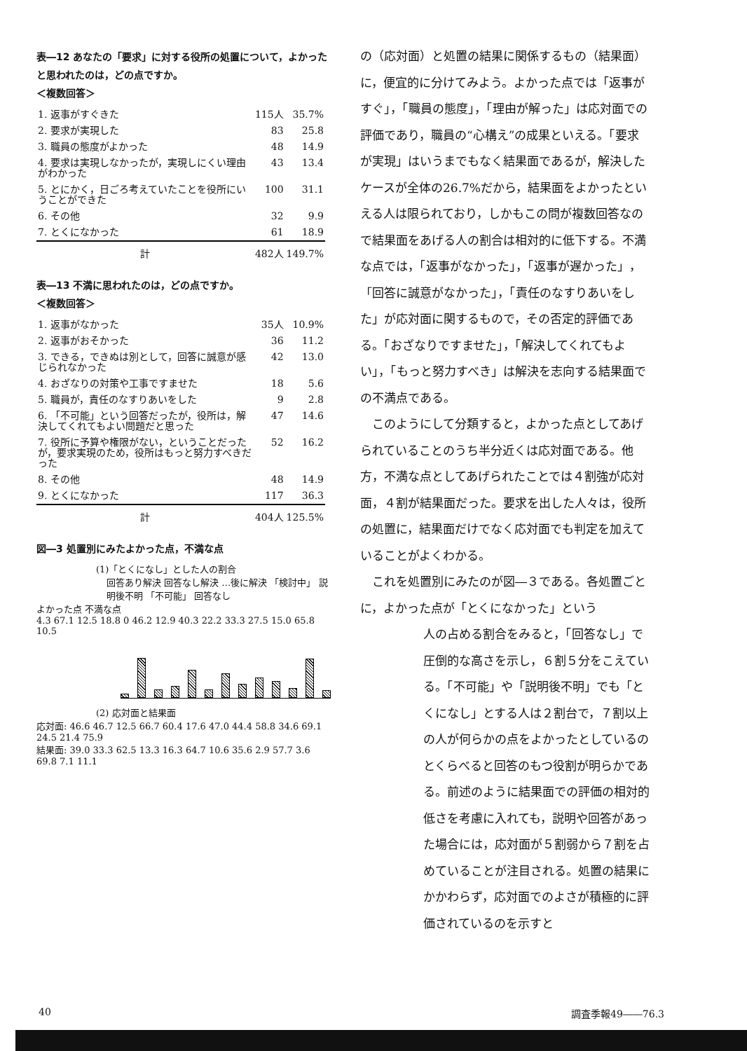表―12 あなたの「要求」に対する役所の処置について，よかったと思われたのは，どの点ですか。
＜複数回答＞
| 1. 返事がすぐきた | 115人 | 35.7% |
| 2. 要求が実現した | 83 | 25.8 |
| 3. 職員の態度がよかった | 48 | 14.9 |
| 4. 要求は実現しなかったが，実現しにくい理由がわかった | 43 | 13.4 |
| 5. とにかく，日ごろ考えていたことを役所にいうことができた | 100 | 31.1 |
| 6. その他 | 32 | 9.9 |
| 7. とくになかった | 61 | 18.9 |
| 計 | 482人 | 149.7% |
表―13 不満に思われたのは，どの点ですか。
＜複数回答＞
| 1. 返事がなかった | 35人 | 10.9% |
| 2. 返事がおそかった | 36 | 11.2 |
| 3. できる，できぬは別として，回答に誠意が感じられなかった | 42 | 13.0 |
| 4. おざなりの対策や工事ですませた | 18 | 5.6 |
| 5. 職員が，責任のなすりあいをした | 9 | 2.8 |
| 6. 「不可能」という回答だったが，役所は，解決してくれてもよい問題だと思った | 47 | 14.6 |
| 7. 役所に予算や権限がない，ということだったが，要求実現のため，役所はもっと努力すべきだった | 52 | 16.2 |
| 8. その他 | 48 | 14.9 |
| 9. とくになかった | 117 | 36.3 |
| 計 | 404人 | 125.5% |
図―3 処置別にみたよかった点，不満な点
(1)「とくになし」とした人の割合
回答あり解決 回答なし解決 …後に解決 「検討中」 説明後不明 「不可能」 回答なし
よかった点 不満な点
4.3 67.1 12.5 18.8 0 46.2 12.9 40.3 22.2 33.3 27.5 15.0 65.8 10.5
(2) 応対面と結果面
応対面: 46.6 46.7 12.5 66.7 60.4 17.6 47.0 44.4 58.8 34.6 69.1 24.5 21.4 75.9
結果面: 39.0 33.3 62.5 13.3 16.3 64.7 10.6 35.6 2.9 57.7 3.6 69.8 7.1 11.1
の（応対面）と処置の結果に関係するもの（結果面）に，便宜的に分けてみよう。よかった点では「返事がすぐ」，「職員の態度」，「理由が解った」は応対面での評価であり，職員の“心構え”の成果といえる。「要求が実現」はいうまでもなく結果面であるが，解決したケースが全体の26.7%だから，結果面をよかったといえる人は限られており，しかもこの問が複数回答なので結果面をあげる人の割合は相対的に低下する。不満な点では，「返事がなかった」，「返事が遅かった」，「回答に誠意がなかった」，「責任のなすりあいをした」が応対面に関するもので，その否定的評価である。「おざなりですませた」，「解決してくれてもよい」，「もっと努力すべき」は解決を志向する結果面での不満点である。
　このようにして分類すると，よかった点としてあげられていることのうち半分近くは応対面である。他方，不満な点としてあげられたことでは４割強が応対面，４割が結果面だった。要求を出した人々は，役所の処置に，結果面だけでなく応対面でも判定を加えていることがよくわかる。
　これを処置別にみたのが図―３である。各処置ごとに，よかった点が「とくになかった」という
人の占める割合をみると，「回答なし」で圧倒的な高さを示し，６割５分をこえている。「不可能」や「説明後不明」でも「とくになし」とする人は２割台で，７割以上の人が何らかの点をよかったとしているのとくらべると回答のもつ役割が明らかである。前述のように結果面での評価の相対的低さを考慮に入れても，説明や回答があった場合には，応対面が５割弱から７割を占めていることが注目される。処置の結果にかかわらず，応対面でのよさが積極的に評価されているのを示すと
40 調査季報49――76.3